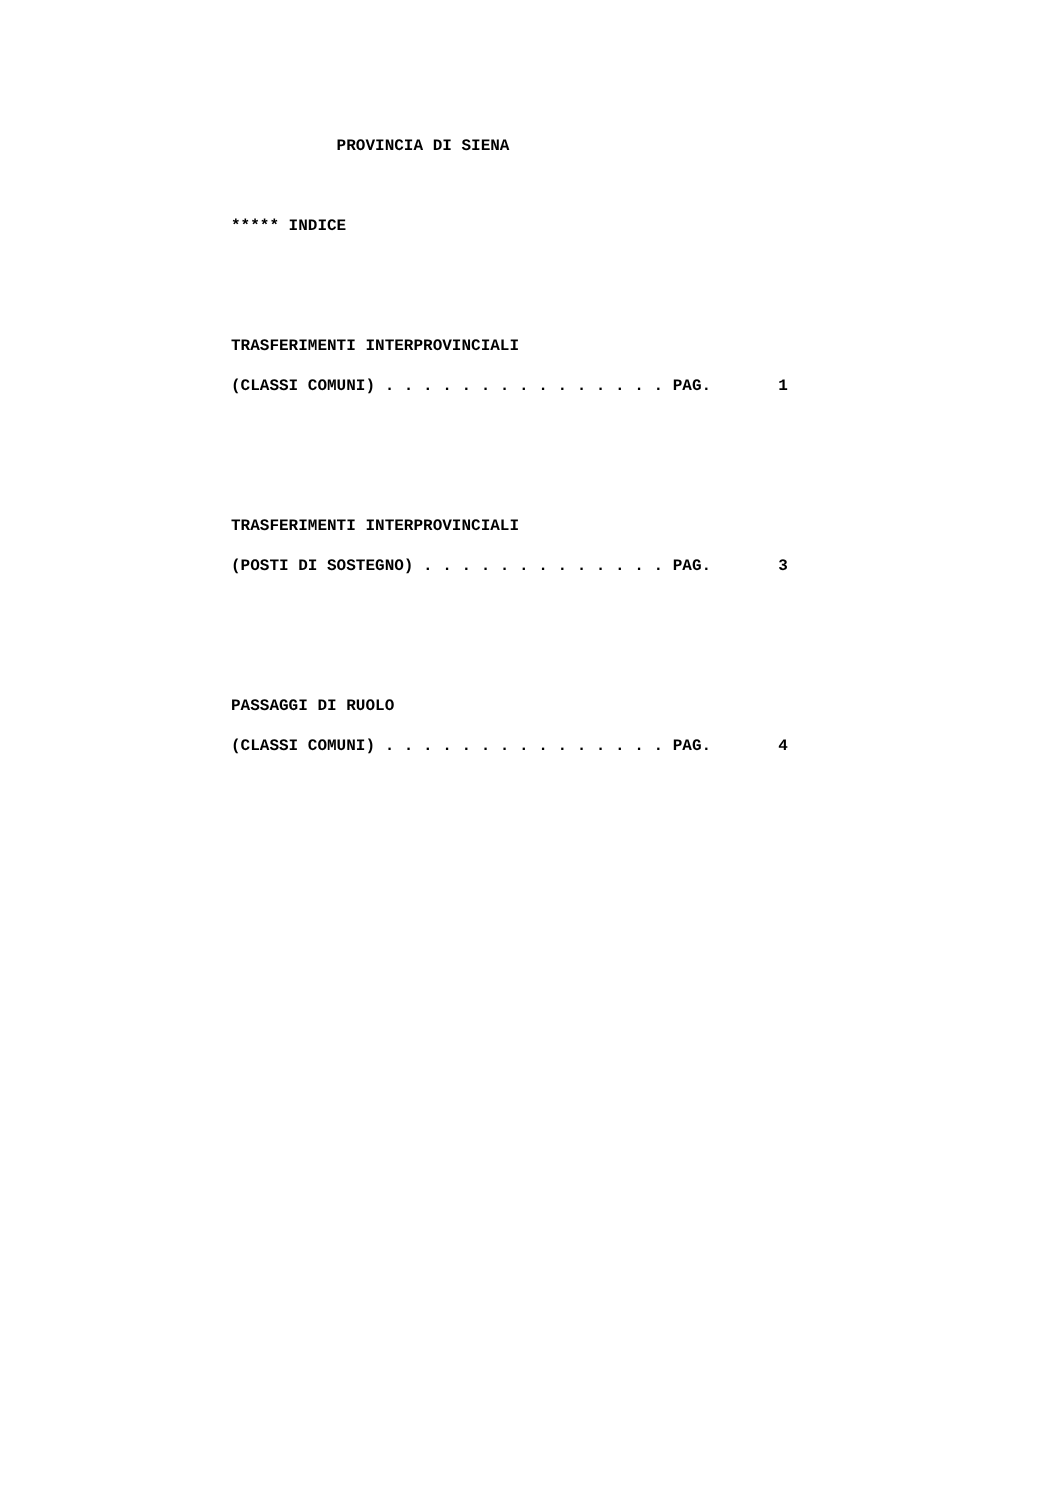PROVINCIA DI SIENA ***** INDICE TRASFERIMENTI INTERPROVINCIALI (CLASSI COMUNI) . . . . . . . . . . . . . . . PAG. 1 TRASFERIMENTI INTERPROVINCIALI (POSTI DI SOSTEGNO) . . . . . . . . . . . . . PAG. 3 PASSAGGI DI RUOLO (CLASSI COMUNI) . . . . . . . . . . . . . . . PAG. 4